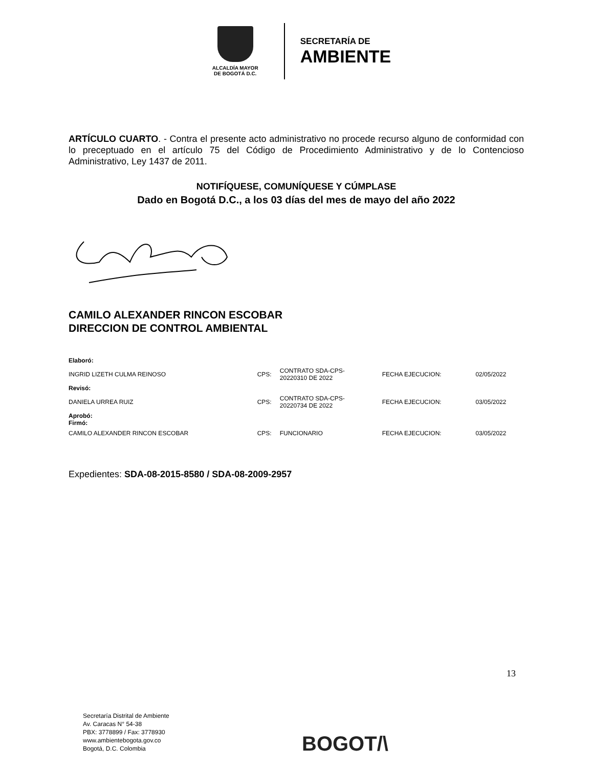ALCALDÍA MAYOR
DE BOGOTÁ D.C.
SECRETARÍA DE
AMBIENTE
ARTÍCULO CUARTO. - Contra el presente acto administrativo no procede recurso alguno de conformidad con lo preceptuado en el artículo 75 del Código de Procedimiento Administrativo y de lo Contencioso Administrativo, Ley 1437 de 2011.
NOTIFÍQUESE, COMUNÍQUESE Y CÚMPLASE
Dado en Bogotá D.C., a los 03 días del mes de mayo del año 2022
CAMILO ALEXANDER RINCON ESCOBAR
DIRECCION DE CONTROL AMBIENTAL
| Elaboró: | | | | |
| INGRID LIZETH CULMA REINOSO | CPS: | CONTRATO SDA-CPS- 20220310 DE 2022 | FECHA EJECUCION: | 02/05/2022 |
| Revisó: | | | | |
| DANIELA URREA RUIZ | CPS: | CONTRATO SDA-CPS- 20220734 DE 2022 | FECHA EJECUCION: | 03/05/2022 |
| Aprobó: Firmó: | | | | |
| CAMILO ALEXANDER RINCON ESCOBAR | CPS: | FUNCIONARIO | FECHA EJECUCION: | 03/05/2022 |
Expedientes: SDA-08-2015-8580 / SDA-08-2009-2957
13
Secretaría Distrital de Ambiente
Av. Caracas N° 54-38
PBX: 3778899 / Fax: 3778930
www.ambientebogota.gov.co
Bogotá, D.C. Colombia
BOGOT/\